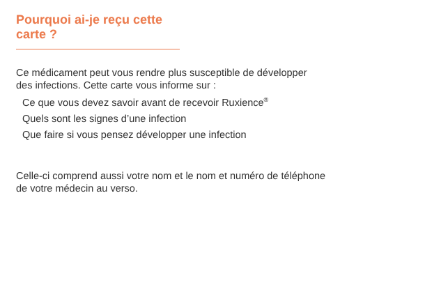Pourquoi ai-je reçu cette carte ?
Ce médicament peut vous rendre plus susceptible de développer
des infections. Cette carte vous informe sur :
Ce que vous devez savoir avant de recevoir Ruxience<sup>®</sup>
Quels sont les signes d’une infection
Que faire si vous pensez développer une infection
Celle-ci comprend aussi votre nom et le nom et numéro de téléphone
de votre médecin au verso.